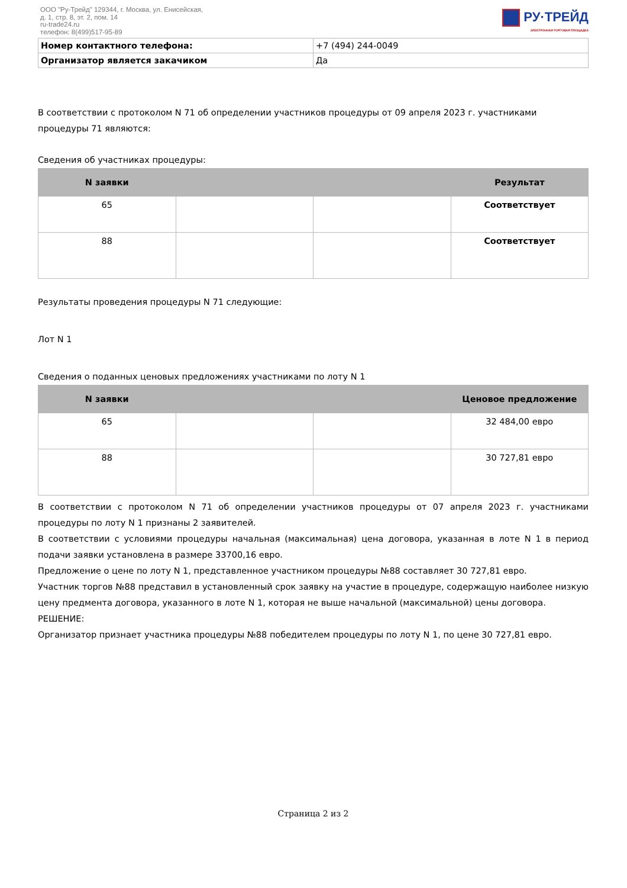ООО "Ру-Трейд" 129344, г. Москва, ул. Енисейская,
д. 1, стр. 8, эт. 2, пом. 14
ru-trade24.ru
телефон: 8(499)517-95-89
РУ·ТРЕЙД
ЭЛЕКТРОННАЯ ТОРГОВАЯ ПЛОЩАДКА
| Номер контактного телефона: | +7 (494) 244-0049 |
| Организатор является закачиком | Да |
В соответствии с протоколом N 71 об определении участников процедуры от 09 апреля 2023 г. участниками процедуры 71 являются:
Сведения об участниках процедуры:
| N заявки | | | Результат |
| --- | --- | --- | --- |
| 65 | | | Соответствует |
| 88 | | | Соответствует |
Результаты проведения процедуры N 71 следующие:
Лот N 1
Сведения о поданных ценовых предложениях участниками по лоту N 1
| N заявки | | | Ценовое предложение |
| --- | --- | --- | --- |
| 65 | | | 32 484,00 евро |
| 88 | | | 30 727,81 евро |
В соответствии с протоколом N 71 об определении участников процедуры от 07 апреля 2023 г. участниками процедуры по лоту N 1 признаны 2 заявителей.
В соответствии с условиями процедуры начальная (максимальная) цена договора, указанная в лоте N 1 в период подачи заявки установлена в размере 33700,16 евро.
Предложение о цене по лоту N 1, представленное участником процедуры №88 составляет 30 727,81 евро.
Участник торгов №88 представил в установленный срок заявку на участие в процедуре, содержащую наиболее низкую цену предмента договора, указанного в лоте N 1, которая не выше начальной (максимальной) цены договора.
РЕШЕНИЕ:
Организатор признает участника процедуры №88 победителем процедуры по лоту N 1, по цене 30 727,81 евро.
Страница 2 из 2